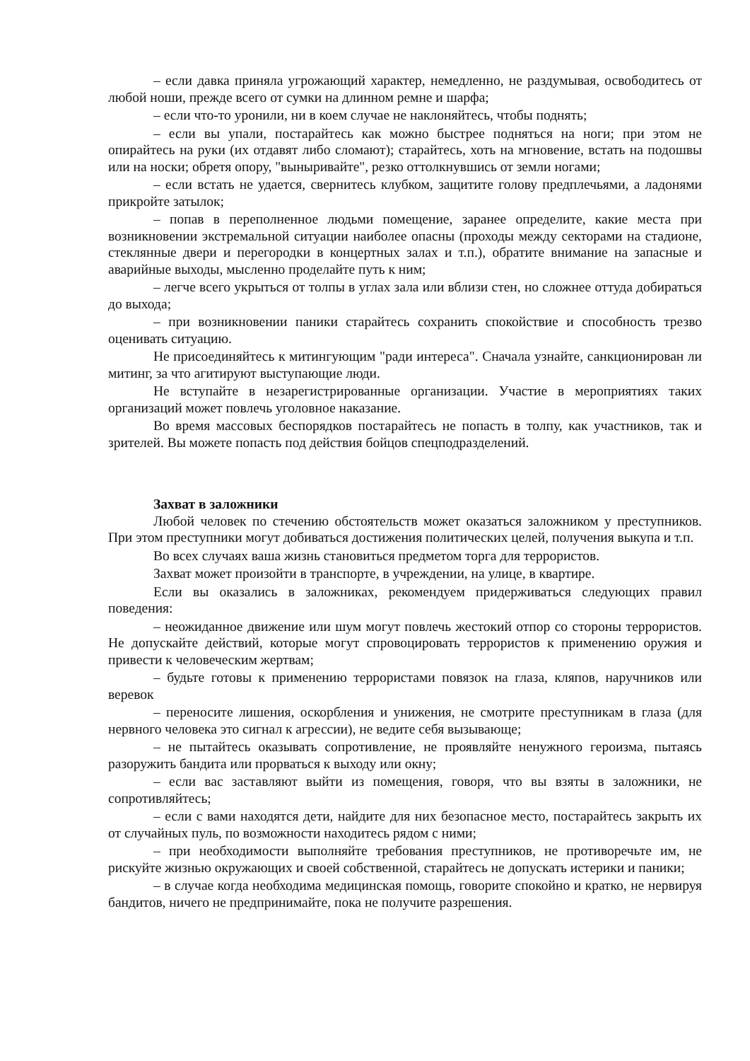– если давка приняла угрожающий характер, немедленно, не раздумывая, освободитесь от любой ноши, прежде всего от сумки на длинном ремне и шарфа;
– если что-то уронили, ни в коем случае не наклоняйтесь, чтобы поднять;
– если вы упали, постарайтесь как можно быстрее подняться на ноги; при этом не опирайтесь на руки (их отдавят либо сломают); старайтесь, хоть на мгновение, встать на подошвы или на носки; обретя опору, "выныривайте", резко оттолкнувшись от земли ногами;
– если встать не удается, свернитесь клубком, защитите голову предплечьями, а ладонями прикройте затылок;
– попав в переполненное людьми помещение, заранее определите, какие места при возникновении экстремальной ситуации наиболее опасны (проходы между секторами на стадионе, стеклянные двери и перегородки в концертных залах и т.п.), обратите внимание на запасные и аварийные выходы, мысленно проделайте путь к ним;
– легче всего укрыться от толпы в углах зала или вблизи стен, но сложнее оттуда добираться до выхода;
– при возникновении паники старайтесь сохранить спокойствие и способность трезво оценивать ситуацию.
Не присоединяйтесь к митингующим "ради интереса". Сначала узнайте, санкционирован ли митинг, за что агитируют выступающие люди.
Не вступайте в незарегистрированные организации. Участие в мероприятиях таких организаций может повлечь уголовное наказание.
Во время массовых беспорядков постарайтесь не попасть в толпу, как участников, так и зрителей. Вы можете попасть под действия бойцов спецподразделений.
Захват в заложники
Любой человек по стечению обстоятельств может оказаться заложником у преступников. При этом преступники могут добиваться достижения политических целей, получения выкупа и т.п.
Во всех случаях ваша жизнь становиться предметом торга для террористов.
Захват может произойти в транспорте, в учреждении, на улице, в квартире.
Если вы оказались в заложниках, рекомендуем придерживаться следующих правил поведения:
– неожиданное движение или шум могут повлечь жестокий отпор со стороны террористов. Не допускайте действий, которые могут спровоцировать террористов к применению оружия и привести к человеческим жертвам;
– будьте готовы к применению террористами повязок на глаза, кляпов, наручников или веревок
– переносите лишения, оскорбления и унижения, не смотрите преступникам в глаза (для нервного человека это сигнал к агрессии), не ведите себя вызывающе;
– не пытайтесь оказывать сопротивление, не проявляйте ненужного героизма, пытаясь разоружить бандита или прорваться к выходу или окну;
– если вас заставляют выйти из помещения, говоря, что вы взяты в заложники, не сопротивляйтесь;
– если с вами находятся дети, найдите для них безопасное место, постарайтесь закрыть их от случайных пуль, по возможности находитесь рядом с ними;
– при необходимости выполняйте требования преступников, не противоречьте им, не рискуйте жизнью окружающих и своей собственной, старайтесь не допускать истерики и паники;
– в случае когда необходима медицинская помощь, говорите спокойно и кратко, не нервируя бандитов, ничего не предпринимайте, пока не получите разрешения.